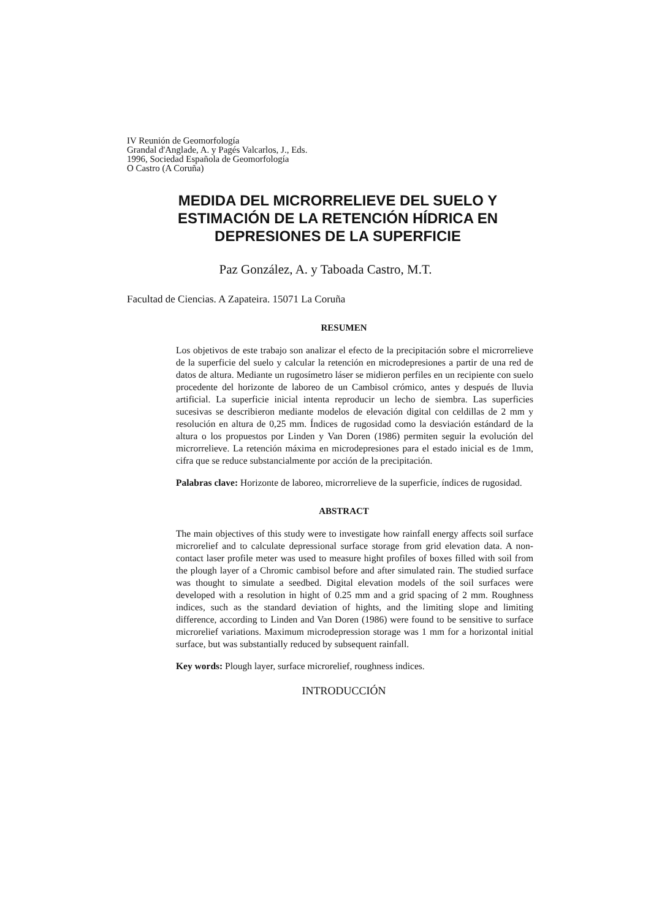IV Reunión de Geomorfología
Grandal d'Anglade, A. y Pagés Valcarlos, J., Eds.
1996, Sociedad Española de Geomorfología
O Castro (A Coruña)
MEDIDA DEL MICRORRELIEVE DEL SUELO Y
ESTIMACIÓN DE LA RETENCIÓN HÍDRICA EN
DEPRESIONES DE LA SUPERFICIE
Paz González, A. y Taboada Castro, M.T.
Facultad de Ciencias. A Zapateira. 15071 La Coruña
RESUMEN
Los objetivos de este trabajo son analizar el efecto de la precipitación sobre el microrrelieve de la superficie del suelo y calcular la retención en microdepresiones a partir de una red de datos de altura. Mediante un rugosímetro láser se midieron perfiles en un recipiente con suelo procedente del horizonte de laboreo de un Cambisol crómico, antes y después de lluvia artificial. La superficie inicial intenta reproducir un lecho de siembra. Las superficies sucesivas se describieron mediante modelos de elevación digital con celdillas de 2 mm y resolución en altura de 0,25 mm. Índices de rugosidad como la desviación estándard de la altura o los propuestos por Linden y Van Doren (1986) permiten seguir la evolución del microrrelieve. La retención máxima en microdepresiones para el estado inicial es de 1mm, cifra que se reduce substancialmente por acción de la precipitación.
Palabras clave: Horizonte de laboreo, microrrelieve de la superficie, índices de rugosidad.
ABSTRACT
The main objectives of this study were to investigate how rainfall energy affects soil surface microrelief and to calculate depressional surface storage from grid elevation data. A non-contact laser profile meter was used to measure hight profiles of boxes filled with soil from the plough layer of a Chromic cambisol before and after simulated rain. The studied surface was thought to simulate a seedbed. Digital elevation models of the soil surfaces were developed with a resolution in hight of 0.25 mm and a grid spacing of 2 mm. Roughness indices, such as the standard deviation of hights, and the limiting slope and limiting difference, according to Linden and Van Doren (1986) were found to be sensitive to surface microrelief variations. Maximum microdepression storage was 1 mm for a horizontal initial surface, but was substantially reduced by subsequent rainfall.
Key words: Plough layer, surface microrelief, roughness indices.
INTRODUCCIÓN